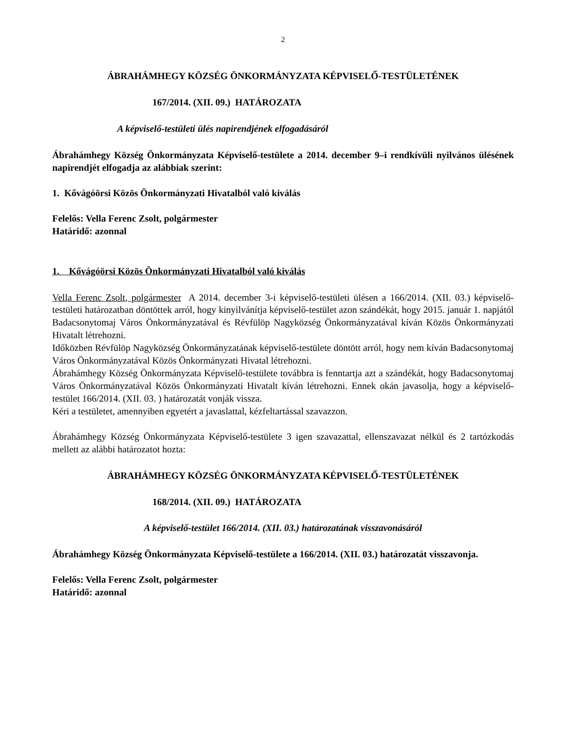2
ÁBRAHÁMHEGY KÖZSÉG ÖNKORMÁNYZATA KÉPVISELŐ-TESTÜLETÉNEK
167/2014. (XII. 09.) HATÁROZATA
A képviselő-testületi ülés napirendjének elfogadásáról
Ábrahámhegy Község Önkormányzata Képviselő-testülete a 2014. december 9–i rendkívüli nyilvános ülésének napirendjét elfogadja az alábbiak szerint:
1. Kővágóörsi Közös Önkormányzati Hivatalból való kiválás
Felelős: Vella Ferenc Zsolt, polgármester
Határidő: azonnal
1. Kővágóörsi Közös Önkormányzati Hivatalból való kiválás
Vella Ferenc Zsolt, polgármester A 2014. december 3-i képviselő-testületi ülésen a 166/2014. (XII. 03.) képviselő-testületi határozatban döntöttek arról, hogy kinyilvánítja képviselő-testület azon szándékát, hogy 2015. január 1. napjától Badacsonytomaj Város Önkormányzatával és Révfülöp Nagyközség Önkormányzatával kíván Közös Önkormányzati Hivatalt létrehozni.
Időközben Révfülöp Nagyközség Önkormányzatának képviselő-testülete döntött arról, hogy nem kíván Badacsonytomaj Város Önkormányzatával Közös Önkormányzati Hivatal létrehozni.
Ábrahámhegy Község Önkormányzata Képviselő-testülete továbbra is fenntartja azt a szándékát, hogy Badacsonytomaj Város Önkormányzatával Közös Önkormányzati Hivatalt kíván létrehozni. Ennek okán javasolja, hogy a képviselő-testület 166/2014. (XII. 03. ) határozatát vonják vissza.
Kéri a testületet, amennyiben egyetért a javaslattal, kézfeltartással szavazzon.
Ábrahámhegy Község Önkormányzata Képviselő-testülete 3 igen szavazattal, ellenszavazat nélkül és 2 tartózkodás mellett az alábbi határozatot hozta:
ÁBRAHÁMHEGY KÖZSÉG ÖNKORMÁNYZATA KÉPVISELŐ-TESTÜLETÉNEK
168/2014. (XII. 09.) HATÁROZATA
A képviselő-testület 166/2014. (XII. 03.) határozatának visszavonásáról
Ábrahámhegy Község Önkormányzata Képviselő-testülete a 166/2014. (XII. 03.) határozatát visszavonja.
Felelős: Vella Ferenc Zsolt, polgármester
Határidő: azonnal